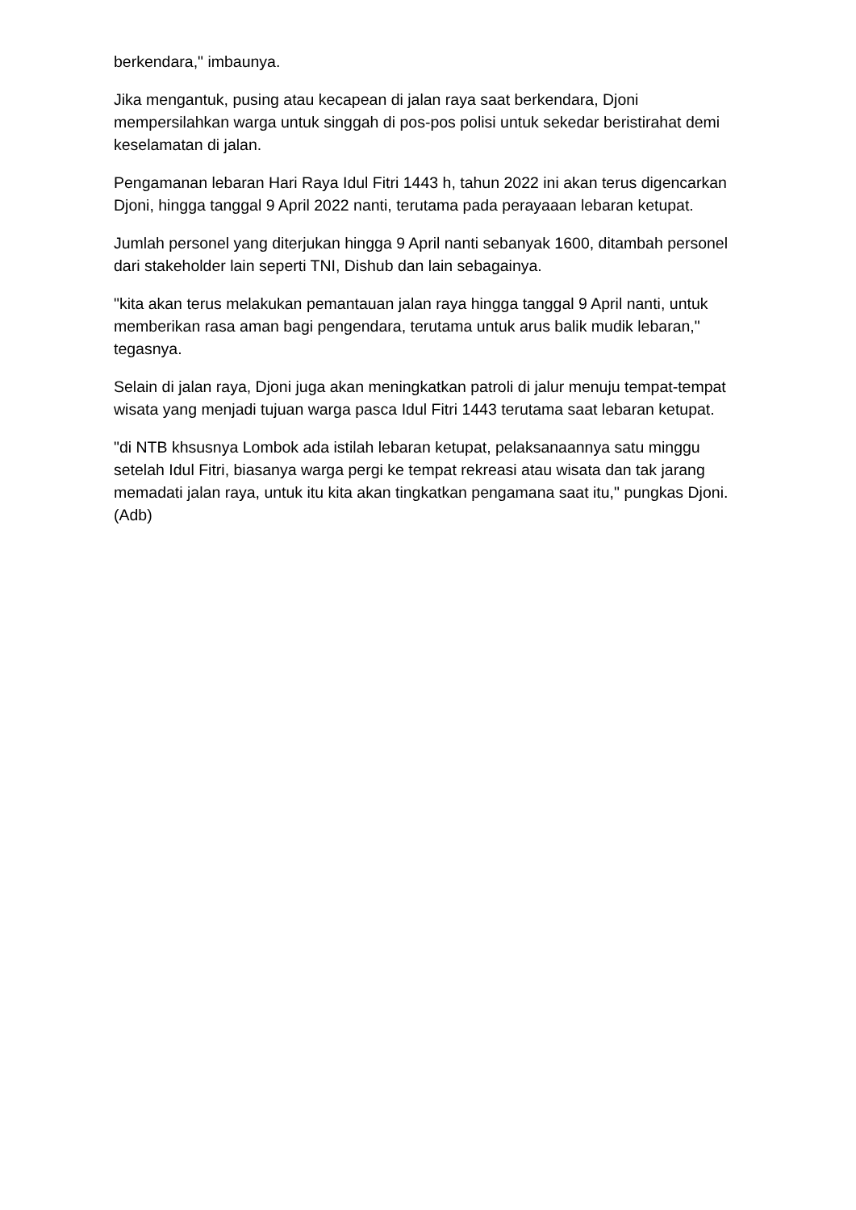berkendara," imbaunya.
Jika mengantuk, pusing atau kecapean di jalan raya saat berkendara, Djoni mempersilahkan warga untuk singgah di pos-pos polisi untuk sekedar beristirahat demi keselamatan di jalan.
Pengamanan lebaran Hari Raya Idul Fitri 1443 h, tahun 2022 ini akan terus digencarkan Djoni, hingga tanggal 9 April 2022 nanti, terutama pada perayaaan lebaran ketupat.
Jumlah personel yang diterjukan hingga 9 April nanti sebanyak 1600, ditambah personel dari stakeholder lain seperti TNI, Dishub dan lain sebagainya.
"kita akan terus melakukan pemantauan jalan raya hingga tanggal 9 April nanti, untuk memberikan rasa aman bagi pengendara, terutama untuk arus balik mudik lebaran," tegasnya.
Selain di jalan raya, Djoni juga akan meningkatkan patroli di jalur menuju tempat-tempat wisata yang menjadi tujuan warga pasca Idul Fitri 1443 terutama saat lebaran ketupat.
"di NTB khsusnya Lombok ada istilah lebaran ketupat, pelaksanaannya satu minggu setelah Idul Fitri, biasanya warga pergi ke tempat rekreasi atau wisata dan tak jarang memadati jalan raya, untuk itu kita akan tingkatkan pengamana saat itu," pungkas Djoni.(Adb)